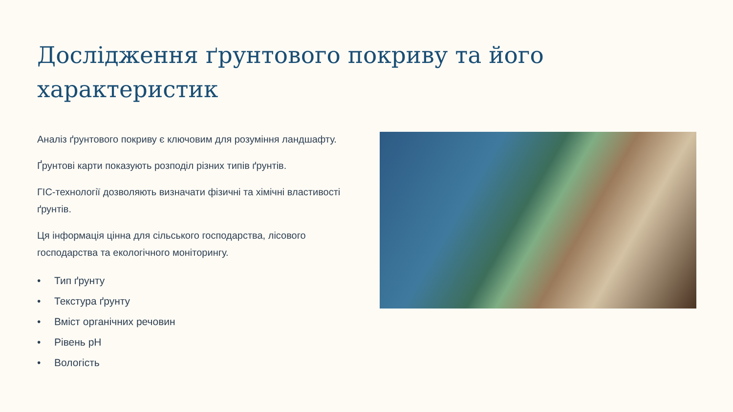Дослідження ґрунтового покриву та його характеристик
Аналіз ґрунтового покриву є ключовим для розуміння ландшафту.
Ґрунтові карти показують розподіл різних типів ґрунтів.
ГІС-технології дозволяють визначати фізичні та хімічні властивості ґрунтів.
Ця інформація цінна для сільського господарства, лісового господарства та екологічного моніторингу.
• Тип ґрунту
• Текстура ґрунту
• Вміст органічних речовин
• Рівень pH
• Вологість